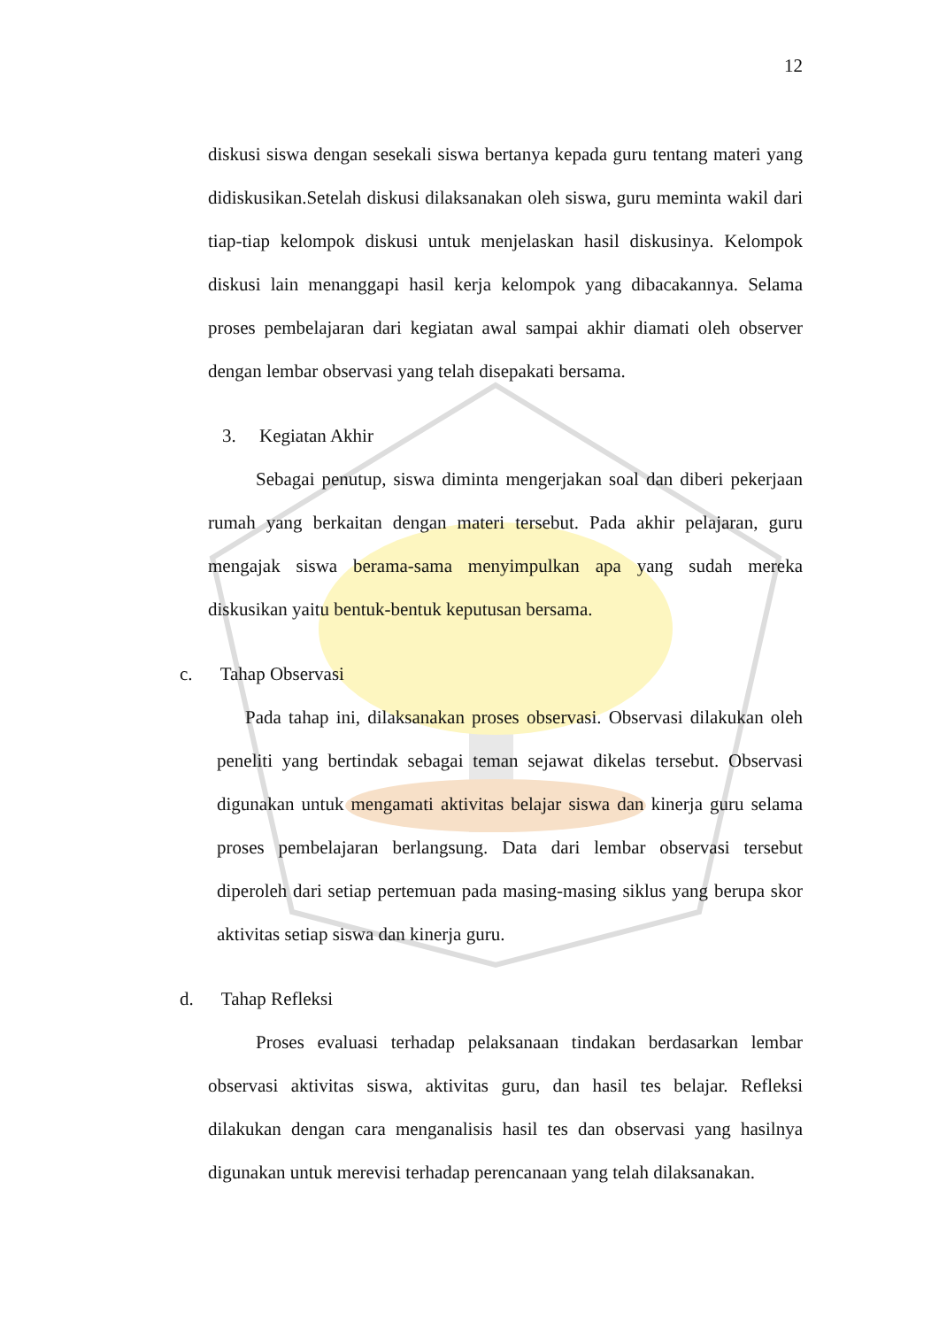12
diskusi siswa dengan sesekali siswa bertanya kepada guru tentang materi yang didiskusikan.Setelah diskusi dilaksanakan oleh siswa, guru meminta wakil dari tiap-tiap kelompok diskusi untuk menjelaskan hasil diskusinya. Kelompok diskusi lain menanggapi hasil kerja kelompok yang dibacakannya. Selama proses pembelajaran dari kegiatan awal sampai akhir diamati oleh observer dengan lembar observasi yang telah disepakati bersama.
3. Kegiatan Akhir
Sebagai penutup, siswa diminta mengerjakan soal dan diberi pekerjaan rumah yang berkaitan dengan materi tersebut. Pada akhir pelajaran, guru mengajak siswa berama-sama menyimpulkan apa yang sudah mereka diskusikan yaitu bentuk-bentuk keputusan bersama.
c. Tahap Observasi
Pada tahap ini, dilaksanakan proses observasi. Observasi dilakukan oleh peneliti yang bertindak sebagai teman sejawat dikelas tersebut. Observasi digunakan untuk mengamati aktivitas belajar siswa dan kinerja guru selama proses pembelajaran berlangsung. Data dari lembar observasi tersebut diperoleh dari setiap pertemuan pada masing-masing siklus yang berupa skor aktivitas setiap siswa dan kinerja guru.
d. Tahap Refleksi
Proses evaluasi terhadap pelaksanaan tindakan berdasarkan lembar observasi aktivitas siswa, aktivitas guru, dan hasil tes belajar. Refleksi dilakukan dengan cara menganalisis hasil tes dan observasi yang hasilnya digunakan untuk merevisi terhadap perencanaan yang telah dilaksanakan.